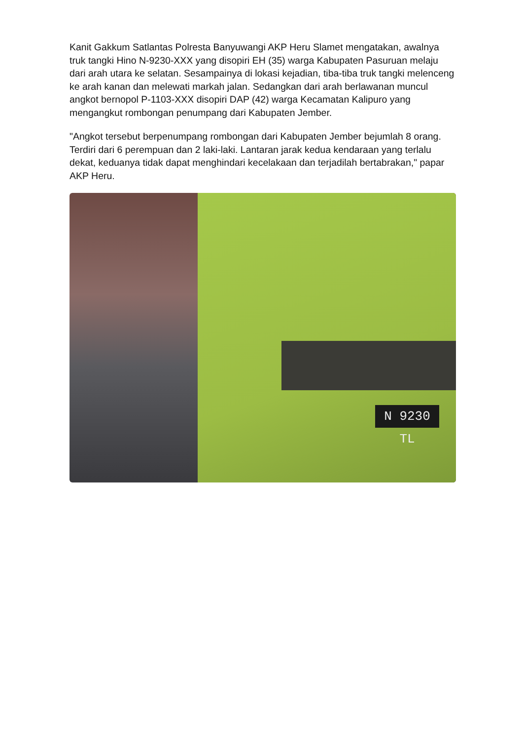Kanit Gakkum Satlantas Polresta Banyuwangi AKP Heru Slamet mengatakan, awalnya truk tangki Hino N-9230-XXX yang disopiri EH (35) warga Kabupaten Pasuruan melaju dari arah utara ke selatan. Sesampainya di lokasi kejadian, tiba-tiba truk tangki melenceng ke arah kanan dan melewati markah jalan. Sedangkan dari arah berlawanan muncul angkot bernopol P-1103-XXX disopiri DAP (42) warga Kecamatan Kalipuro yang mengangkut rombongan penumpang dari Kabupaten Jember.
"Angkot tersebut berpenumpang rombongan dari Kabupaten Jember bejumlah 8 orang. Terdiri dari 6 perempuan dan 2 laki-laki. Lantaran jarak kedua kendaraan yang terlalu dekat, keduanya tidak dapat menghindari kecelakaan dan terjadilah bertabrakan," papar AKP Heru.
N 9230 TL